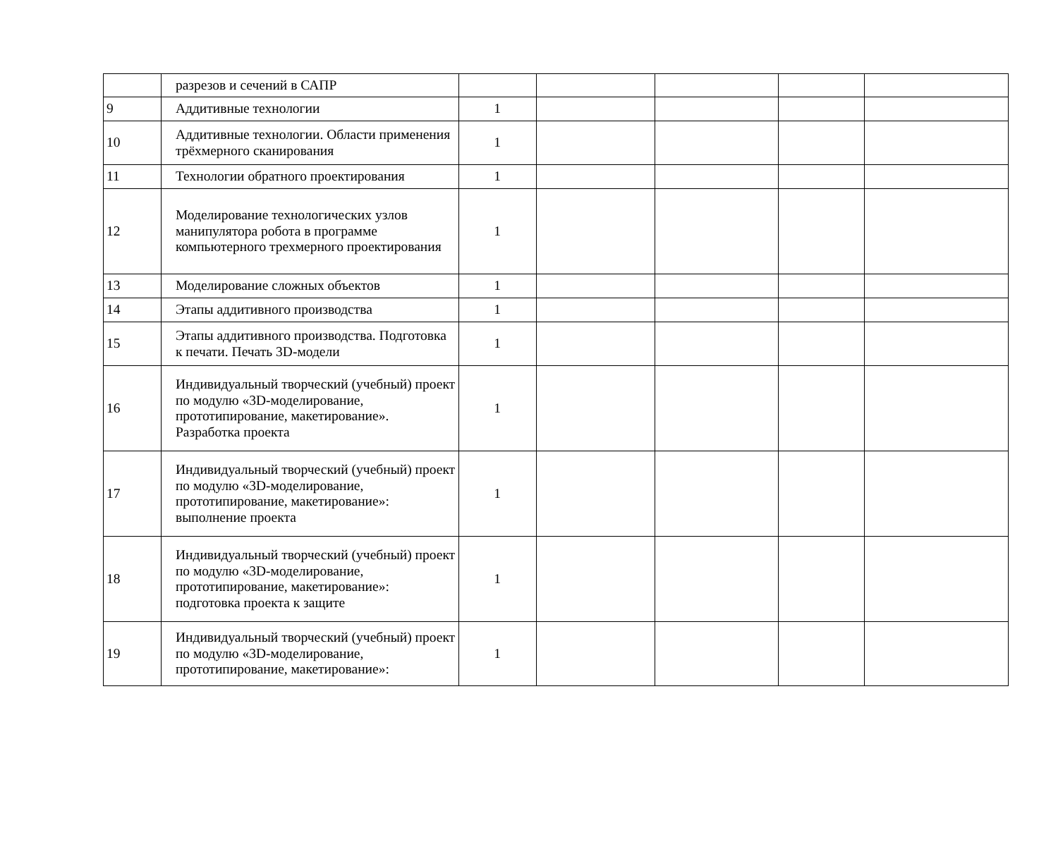| | разрезов и сечений в САПР | | | | | |
| 9 | Аддитивные технологии | 1 | | | | |
| 10 | Аддитивные технологии. Области применения трёхмерного сканирования | 1 | | | | |
| 11 | Технологии обратного проектирования | 1 | | | | |
| 12 | Моделирование технологических узлов манипулятора робота в программе компьютерного трехмерного проектирования | 1 | | | | |
| 13 | Моделирование сложных объектов | 1 | | | | |
| 14 | Этапы аддитивного производства | 1 | | | | |
| 15 | Этапы аддитивного производства. Подготовка к печати. Печать 3D-модели | 1 | | | | |
| 16 | Индивидуальный творческий (учебный) проект по модулю «3D-моделирование, прототипирование, макетирование». Разработка проекта | 1 | | | | |
| 17 | Индивидуальный творческий (учебный) проект по модулю «3D-моделирование, прототипирование, макетирование»: выполнение проекта | 1 | | | | |
| 18 | Индивидуальный творческий (учебный) проект по модулю «3D-моделирование, прототипирование, макетирование»: подготовка проекта к защите | 1 | | | | |
| 19 | Индивидуальный творческий (учебный) проект по модулю «3D-моделирование, прототипирование, макетирование»: | 1 | | | | |